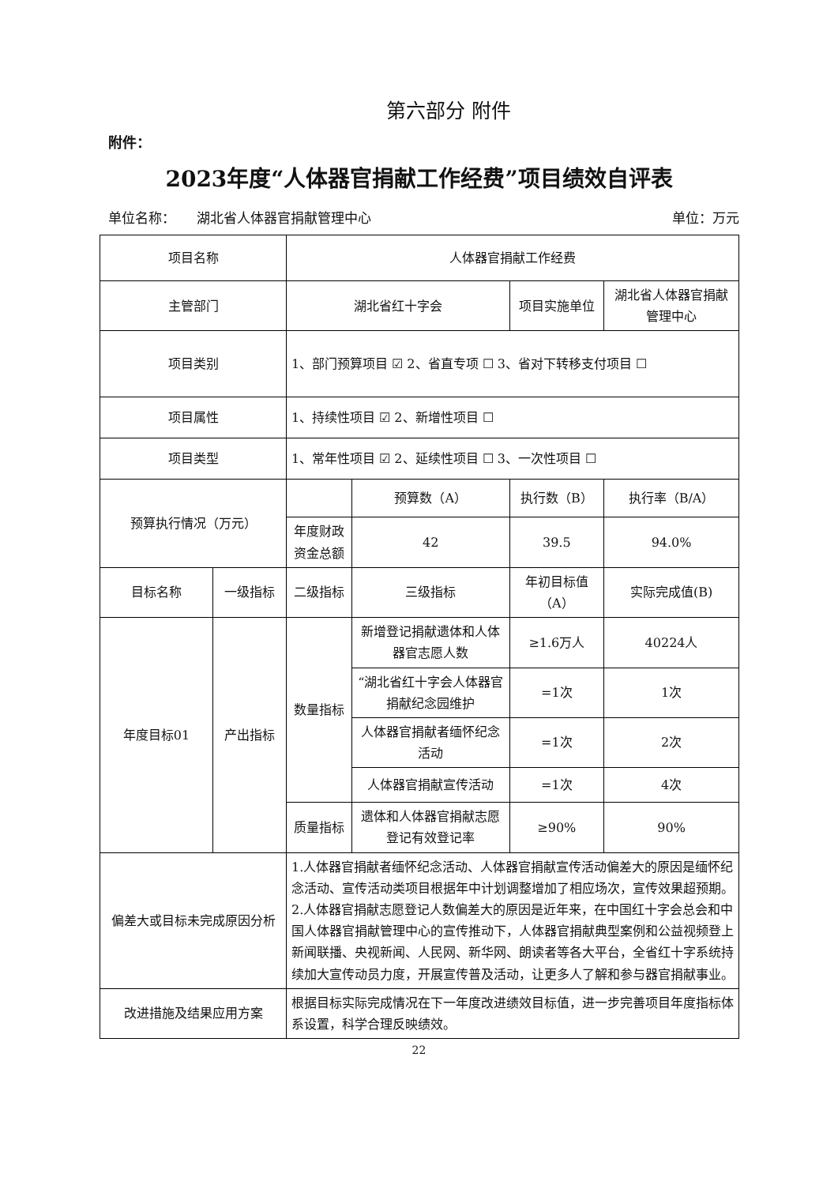第六部分 附件
附件：
2023年度“人体器官捐献工作经费”项目绩效自评表
单位名称： 湖北省人体器官捐献管理中心 单位：万元
| 项目名称 | | 人体器官捐献工作经费 | | | |
| 主管部门 | | 湖北省红十字会 | | 项目实施单位 | 湖北省人体器官捐献管理中心 |
| 项目类别 | | 1、部门预算项目 ☑ 2、省直专项 ☐ 3、省对下转移支付项目 ☐ | | | |
| 项目属性 | | 1、持续性项目 ☑ 2、新增性项目 ☐ | | | |
| 项目类型 | | 1、常年性项目 ☑ 2、延续性项目 ☐ 3、一次性项目 ☐ | | | |
| 预算执行情况（万元） | | | 预算数（A） | 执行数（B） | 执行率（B/A） |
| | | 年度财政资金总额 | 42 | 39.5 | 94.0% |
| 目标名称 | 一级指标 | 二级指标 | 三级指标 | 年初目标值（A） | 实际完成值(B) |
| 年度目标01 | 产出指标 | 数量指标 | 新增登记捐献遗体和人体器官志愿人数 | ≥1.6万人 | 40224人 |
| | | | “湖北省红十字会人体器官捐献纪念园维护 | =1次 | 1次 |
| | | | 人体器官捐献者缅怀纪念活动 | =1次 | 2次 |
| | | | 人体器官捐献宣传活动 | =1次 | 4次 |
| | | 质量指标 | 遗体和人体器官捐献志愿登记有效登记率 | ≥90% | 90% |
| 偏差大或目标未完成原因分析 | | 1.人体器官捐献者缅怀纪念活动、人体器官捐献宣传活动偏差大的原因是缅怀纪念活动、宣传活动类项目根据年中计划调整增加了相应场次，宣传效果超预期。 2.人体器官捐献志愿登记人数偏差大的原因是近年来，在中国红十字会总会和中国人体器官捐献管理中心的宣传推动下，人体器官捐献典型案例和公益视频登上新闻联播、央视新闻、人民网、新华网、朗读者等各大平台，全省红十字系统持续加大宣传动员力度，开展宣传普及活动，让更多人了解和参与器官捐献事业。 | | | |
| 改进措施及结果应用方案 | | 根据目标实际完成情况在下一年度改进绩效目标值，进一步完善项目年度指标体系设置，科学合理反映绩效。 | | | |
22